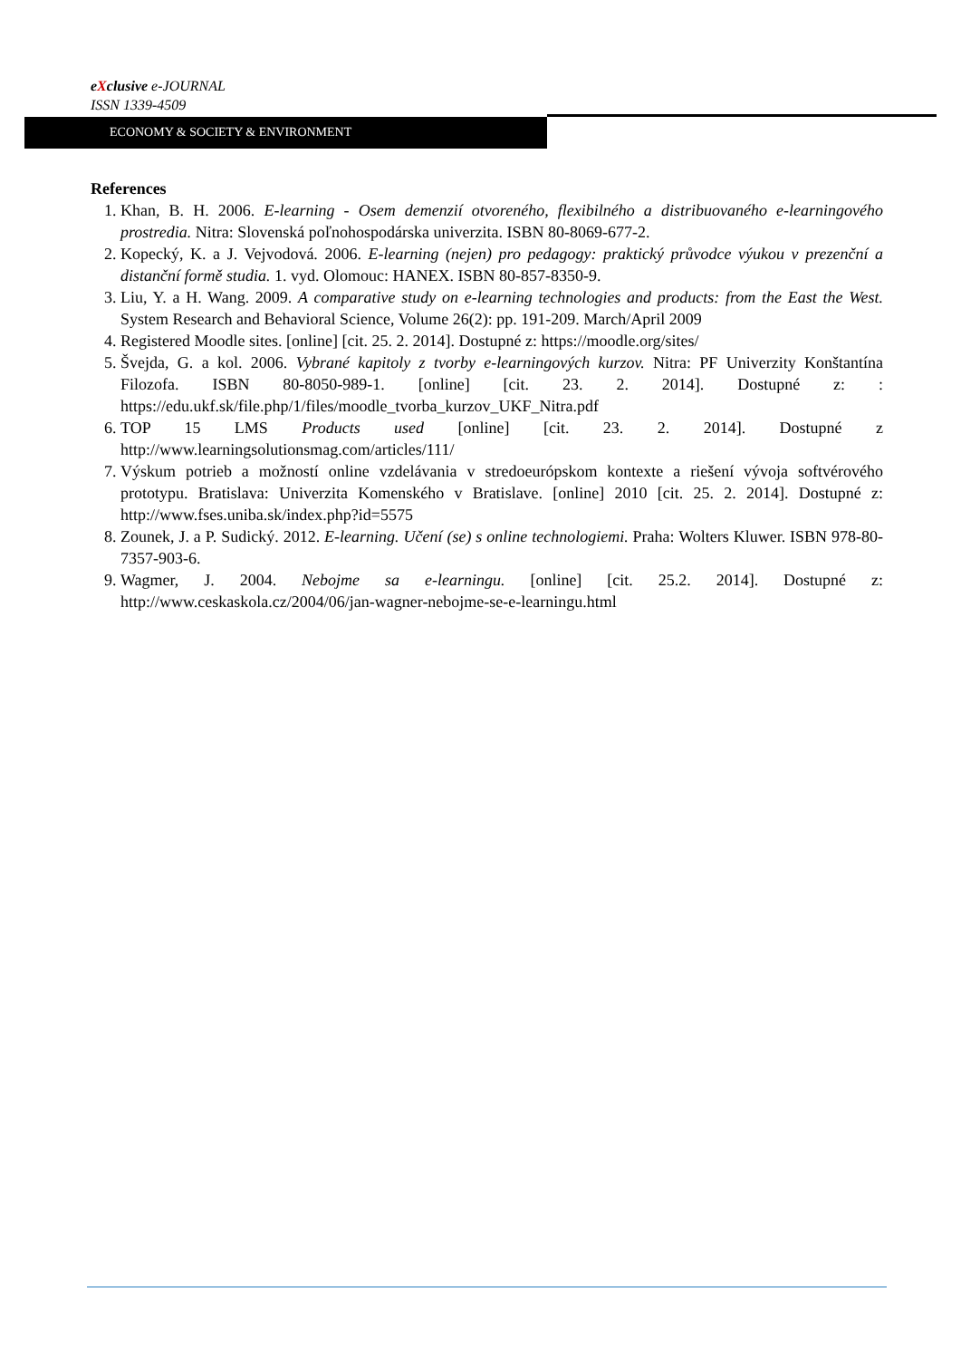eXclusive e-JOURNAL
ISSN 1339-4509
ECONOMY & SOCIETY & ENVIRONMENT
References
1. Khan, B. H. 2006. E-learning - Osem demenzií otvoreného, flexibilného a distribuovaného e-learningového prostredia. Nitra: Slovenská poľnohospodárska univerzita. ISBN 80-8069-677-2.
2. Kopecký, K. a J. Vejvodová. 2006. E-learning (nejen) pro pedagogy: praktický průvodce výukou v prezenční a distanční formě studia. 1. vyd. Olomouc: HANEX. ISBN 80-857-8350-9.
3. Liu, Y. a H. Wang. 2009. A comparative study on e-learning technologies and products: from the East the West. System Research and Behavioral Science, Volume 26(2): pp. 191-209. March/April 2009
4. Registered Moodle sites. [online] [cit. 25. 2. 2014]. Dostupné z: https://moodle.org/sites/
5. Švejda, G. a kol. 2006. Vybrané kapitoly z tvorby e-learningových kurzov. Nitra: PF Univerzity Konštantína Filozofa. ISBN 80-8050-989-1. [online] [cit. 23. 2. 2014]. Dostupné z: : https://edu.ukf.sk/file.php/1/files/moodle_tvorba_kurzov_UKF_Nitra.pdf
6. TOP 15 LMS Products used [online] [cit. 23. 2. 2014]. Dostupné z http://www.learningsolutionsmag.com/articles/111/
7. Výskum potrieb a možností online vzdelávania v stredoeurópskom kontexte a riešení vývoja softvérového prototypu. Bratislava: Univerzita Komenského v Bratislave. [online] 2010 [cit. 25. 2. 2014]. Dostupné z: http://www.fses.uniba.sk/index.php?id=5575
8. Zounek, J. a P. Sudický. 2012. E-learning. Učení (se) s online technologiemi. Praha: Wolters Kluwer. ISBN 978-80-7357-903-6.
9. Wagmer, J. 2004. Nebojme sa e-learningu. [online] [cit. 25.2. 2014]. Dostupné z: http://www.ceskaskola.cz/2004/06/jan-wagner-nebojme-se-e-learningu.html